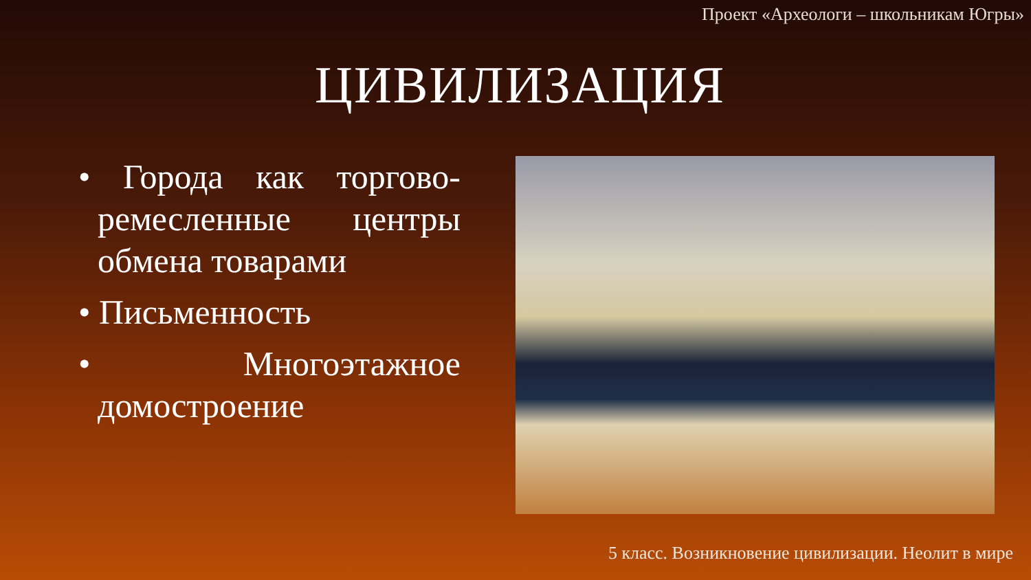Проект «Археологи – школьникам Югры»
ЦИВИЛИЗАЦИЯ
• Города как торгово-ремесленные центры обмена товарами
• Письменность
• Многоэтажное домостроение
5 класс. Возникновение цивилизации. Неолит в мире